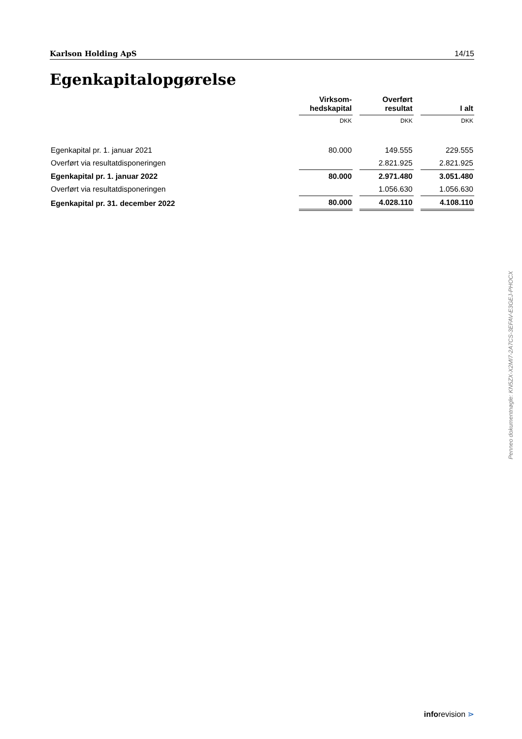Karlson Holding ApS 14/15
Egenkapitalopgørelse
| | Virksom- hedskapital | Overført resultat | I alt |
| --- | --- | --- | --- |
| | DKK | DKK | DKK |
| Egenkapital pr. 1. januar 2021 | 80.000 | 149.555 | 229.555 |
| Overført via resultatdisponeringen | | 2.821.925 | 2.821.925 |
| Egenkapital pr. 1. januar 2022 | 80.000 | 2.971.480 | 3.051.480 |
| Overført via resultatdisponeringen | | 1.056.630 | 1.056.630 |
| Egenkapital pr. 31. december 2022 | 80.000 | 4.028.110 | 4.108.110 |
Penneo dokumentnøgle: KN5ZX-X2MI7-2A7CS-3EFAV-E3GEJ-PHOCX
inforevision ⋗